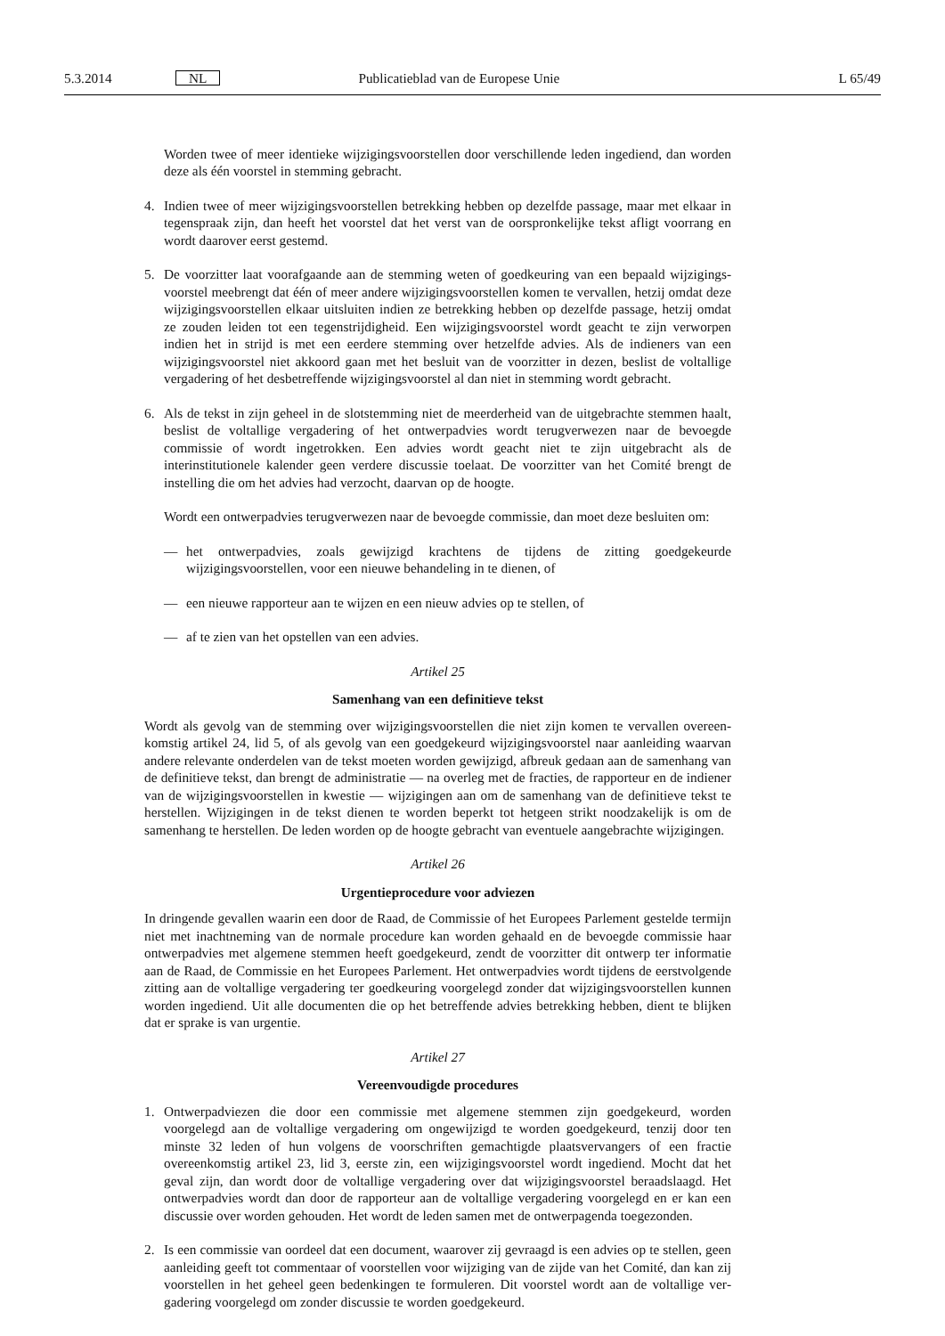5.3.2014 NL Publicatieblad van de Europese Unie L 65/49
Worden twee of meer identieke wijzigingsvoorstellen door verschillende leden ingediend, dan worden deze als één voorstel in stemming gebracht.
4. Indien twee of meer wijzigingsvoorstellen betrekking hebben op dezelfde passage, maar met elkaar in tegenspraak zijn, dan heeft het voorstel dat het verst van de oorspronkelijke tekst afligt voorrang en wordt daarover eerst gestemd.
5. De voorzitter laat voorafgaande aan de stemming weten of goedkeuring van een bepaald wijzigings­voorstel meebrengt dat één of meer andere wijzigingsvoorstellen komen te vervallen, hetzij omdat deze wijzigingsvoorstellen elkaar uitsluiten indien ze betrekking hebben op dezelfde passage, hetzij omdat ze zouden leiden tot een tegenstrijdigheid. Een wijzigingsvoorstel wordt geacht te zijn verworpen indien het in strijd is met een eerdere stemming over hetzelfde advies. Als de indieners van een wijzigingsvoorstel niet akkoord gaan met het besluit van de voorzitter in dezen, beslist de voltallige vergadering of het desbetreffende wijzigingsvoorstel al dan niet in stemming wordt gebracht.
6. Als de tekst in zijn geheel in de slotstemming niet de meerderheid van de uitgebrachte stemmen haalt, beslist de voltallige vergadering of het ontwerpadvies wordt terugverwezen naar de bevoegde commissie of wordt ingetrokken. Een advies wordt geacht niet te zijn uitgebracht als de interinstitutionele kalender geen verdere discussie toelaat. De voorzitter van het Comité brengt de instelling die om het advies had verzocht, daarvan op de hoogte.
Wordt een ontwerpadvies terugverwezen naar de bevoegde commissie, dan moet deze besluiten om:
— het ontwerpadvies, zoals gewijzigd krachtens de tijdens de zitting goedgekeurde wijzigingsvoorstellen, voor een nieuwe behandeling in te dienen, of
— een nieuwe rapporteur aan te wijzen en een nieuw advies op te stellen, of
— af te zien van het opstellen van een advies.
Artikel 25
Samenhang van een definitieve tekst
Wordt als gevolg van de stemming over wijzigingsvoorstellen die niet zijn komen te vervallen overeen­komstig artikel 24, lid 5, of als gevolg van een goedgekeurd wijzigingsvoorstel naar aanleiding waarvan andere relevante onderdelen van de tekst moeten worden gewijzigd, afbreuk gedaan aan de samenhang van de definitieve tekst, dan brengt de administratie — na overleg met de fracties, de rapporteur en de indiener van de wijzigingsvoorstellen in kwestie — wijzigingen aan om de samenhang van de definitieve tekst te herstellen. Wijzigingen in de tekst dienen te worden beperkt tot hetgeen strikt noodzakelijk is om de samenhang te herstellen. De leden worden op de hoogte gebracht van eventuele aangebrachte wijzigingen.
Artikel 26
Urgentieprocedure voor adviezen
In dringende gevallen waarin een door de Raad, de Commissie of het Europees Parlement gestelde termijn niet met inachtneming van de normale procedure kan worden gehaald en de bevoegde commissie haar ontwerpadvies met algemene stemmen heeft goedgekeurd, zendt de voorzitter dit ontwerp ter informatie aan de Raad, de Commissie en het Europees Parlement. Het ontwerpadvies wordt tijdens de eerstvolgende zitting aan de voltallige vergadering ter goedkeuring voorgelegd zonder dat wijzigingsvoorstellen kunnen worden ingediend. Uit alle documenten die op het betreffende advies betrekking hebben, dient te blijken dat er sprake is van urgentie.
Artikel 27
Vereenvoudigde procedures
1. Ontwerpadviezen die door een commissie met algemene stemmen zijn goedgekeurd, worden voorgelegd aan de voltallige vergadering om ongewijzigd te worden goedgekeurd, tenzij door ten minste 32 leden of hun volgens de voorschriften gemachtigde plaatsvervangers of een fractie overeenkomstig artikel 23, lid 3, eerste zin, een wijzigingsvoorstel wordt ingediend. Mocht dat het geval zijn, dan wordt door de voltallige vergadering over dat wijzigingsvoorstel beraadslaagd. Het ontwerpadvies wordt dan door de rapporteur aan de voltallige vergadering voorgelegd en er kan een discussie over worden gehouden. Het wordt de leden samen met de ontwerpagenda toegezonden.
2. Is een commissie van oordeel dat een document, waarover zij gevraagd is een advies op te stellen, geen aanleiding geeft tot commentaar of voorstellen voor wijziging van de zijde van het Comité, dan kan zij voorstellen in het geheel geen bedenkingen te formuleren. Dit voorstel wordt aan de voltallige ver­gadering voorgelegd om zonder discussie te worden goedgekeurd.